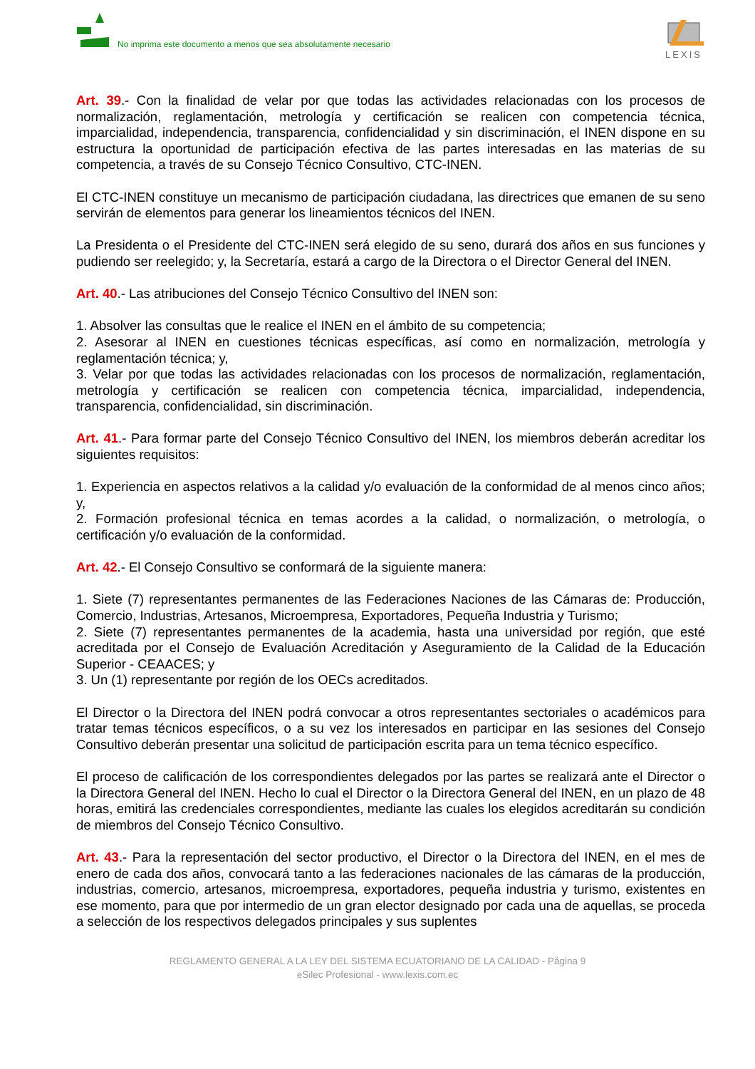No imprima este documento a menos que sea absolutamente necesario
LEXIS
Art. 39.- Con la finalidad de velar por que todas las actividades relacionadas con los procesos de normalización, reglamentación, metrología y certificación se realicen con competencia técnica, imparcialidad, independencia, transparencia, confidencialidad y sin discriminación, el INEN dispone en su estructura la oportunidad de participación efectiva de las partes interesadas en las materias de su competencia, a través de su Consejo Técnico Consultivo, CTC-INEN.
El CTC-INEN constituye un mecanismo de participación ciudadana, las directrices que emanen de su seno servirán de elementos para generar los lineamientos técnicos del INEN.
La Presidenta o el Presidente del CTC-INEN será elegido de su seno, durará dos años en sus funciones y pudiendo ser reelegido; y, la Secretaría, estará a cargo de la Directora o el Director General del INEN.
Art. 40.- Las atribuciones del Consejo Técnico Consultivo del INEN son:
1. Absolver las consultas que le realice el INEN en el ámbito de su competencia;
2. Asesorar al INEN en cuestiones técnicas específicas, así como en normalización, metrología y reglamentación técnica; y,
3. Velar por que todas las actividades relacionadas con los procesos de normalización, reglamentación, metrología y certificación se realicen con competencia técnica, imparcialidad, independencia, transparencia, confidencialidad, sin discriminación.
Art. 41.- Para formar parte del Consejo Técnico Consultivo del INEN, los miembros deberán acreditar los siguientes requisitos:
1. Experiencia en aspectos relativos a la calidad y/o evaluación de la conformidad de al menos cinco años; y,
2. Formación profesional técnica en temas acordes a la calidad, o normalización, o metrología, o certificación y/o evaluación de la conformidad.
Art. 42.- El Consejo Consultivo se conformará de la siguiente manera:
1. Siete (7) representantes permanentes de las Federaciones Naciones de las Cámaras de: Producción, Comercio, Industrias, Artesanos, Microempresa, Exportadores, Pequeña Industria y Turismo;
2. Siete (7) representantes permanentes de la academia, hasta una universidad por región, que esté acreditada por el Consejo de Evaluación Acreditación y Aseguramiento de la Calidad de la Educación Superior - CEAACES; y
3. Un (1) representante por región de los OECs acreditados.
El Director o la Directora del INEN podrá convocar a otros representantes sectoriales o académicos para tratar temas técnicos específicos, o a su vez los interesados en participar en las sesiones del Consejo Consultivo deberán presentar una solicitud de participación escrita para un tema técnico específico.
El proceso de calificación de los correspondientes delegados por las partes se realizará ante el Director o la Directora General del INEN. Hecho lo cual el Director o la Directora General del INEN, en un plazo de 48 horas, emitirá las credenciales correspondientes, mediante las cuales los elegidos acreditarán su condición de miembros del Consejo Técnico Consultivo.
Art. 43.- Para la representación del sector productivo, el Director o la Directora del INEN, en el mes de enero de cada dos años, convocará tanto a las federaciones nacionales de las cámaras de la producción, industrias, comercio, artesanos, microempresa, exportadores, pequeña industria y turismo, existentes en ese momento, para que por intermedio de un gran elector designado por cada una de aquellas, se proceda a selección de los respectivos delegados principales y sus suplentes
REGLAMENTO GENERAL A LA LEY DEL SISTEMA ECUATORIANO DE LA CALIDAD - Página 9
eSilec Profesional - www.lexis.com.ec